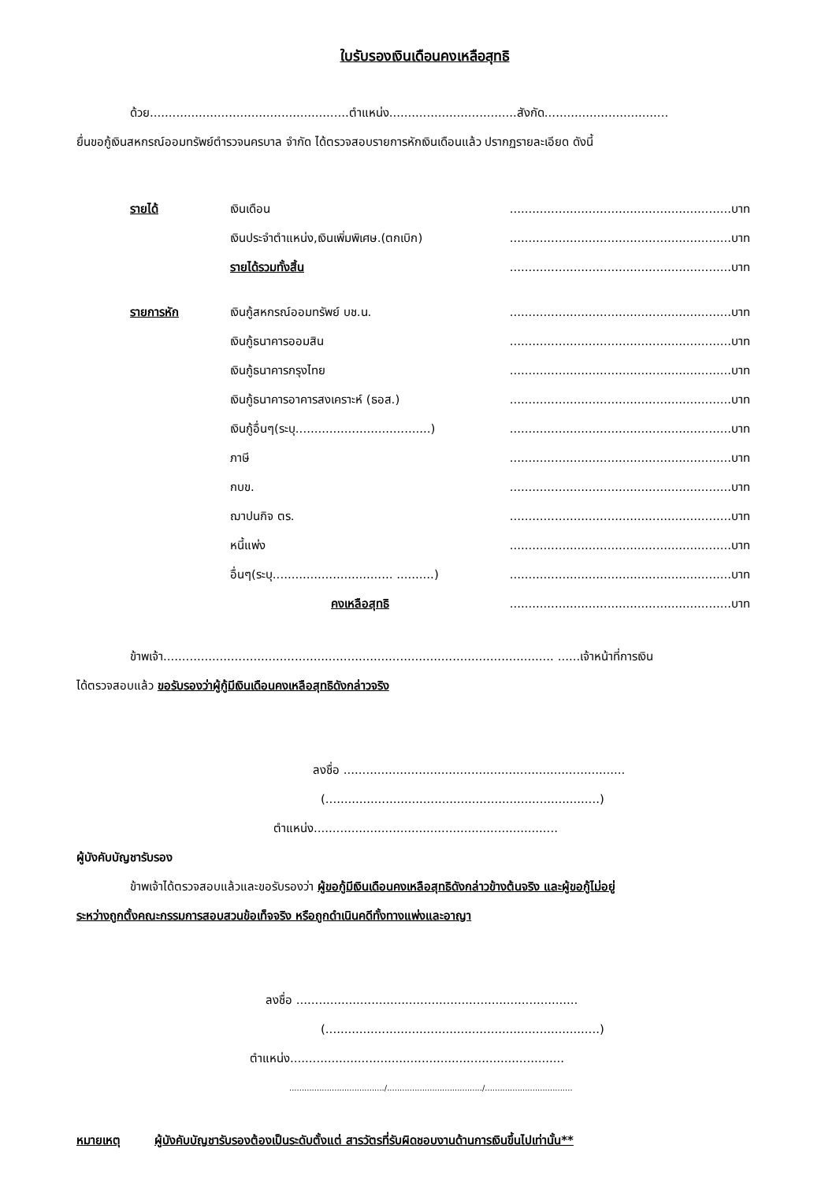ใบรับรองเงินเดือนคงเหลือสุทธิ
ด้วย.....................................................ตำแหน่ง..................................สังกัด.................................
ยื่นขอกู้เงินสหกรณ์ออมทรัพย์ตำรวจนครบาล จำกัด ได้ตรวจสอบรายการหักเงินเดือนแล้ว ปรากฏรายละเอียด ดังนี้
| รายได้ | เงินเดือน | ...........................................................บาท |
| | เงินประจำตำแหน่ง,เงินเพิ่มพิเศษ.(ตกเบิก) | ...........................................................บาท |
| | รายได้รวมทั้งสิ้น | ...........................................................บาท |
| รายการหัก | เงินกู้สหกรณ์ออมทรัพย์ บช.น. | ...........................................................บาท |
| | เงินกู้ธนาคารออมสิน | ...........................................................บาท |
| | เงินกู้ธนาคารกรุงไทย | ...........................................................บาท |
| | เงินกู้ธนาคารอาคารสงเคราะห์ (ธอส.) | ...........................................................บาท |
| | เงินกู้อื่นๆ(ระบุ....................................) | ...........................................................บาท |
| | ภาษี | ...........................................................บาท |
| | กบข. | ...........................................................บาท |
| | ฌาปนกิจ ตร. | ...........................................................บาท |
| | หนี้แพ่ง | ...........................................................บาท |
| | อื่นๆ(ระบุ................................ ..........) | ...........................................................บาท |
| | คงเหลือสุทธิ | ...........................................................บาท |
ข้าพเจ้า........................................................................................................ ......เจ้าหน้าที่การเงิน
ได้ตรวจสอบแล้ว ขอรับรองว่าผู้กู้มีเงินเดือนคงเหลือสุทธิดังกล่าวจริง
ลงชื่อ ...........................................................................
(.........................................................................)
ตำแหน่ง.................................................................
ผู้บังคับบัญชารับรอง
ข้าพเจ้าได้ตรวจสอบแล้วและขอรับรองว่า ผู้ขอกู้มีเงินเดือนคงเหลือสุทธิดังกล่าวข้างต้นจริง และผู้ขอกู้ไม่อยู่
ระหว่างถูกตั้งคณะกรรมการสอบสวนข้อเท็จจริง หรือถูกดำเนินคดีทั้งทางแพ่งและอาญา
ลงชื่อ ...........................................................................
(.........................................................................)
ตำแหน่ง.........................................................................
....................................../....................................../...................................
หมายเหตุ ผู้บังคับบัญชารับรองต้องเป็นระดับตั้งแต่ สารวัตรที่รับผิดชอบงานด้านการเงินขึ้นไปเท่านั้น**